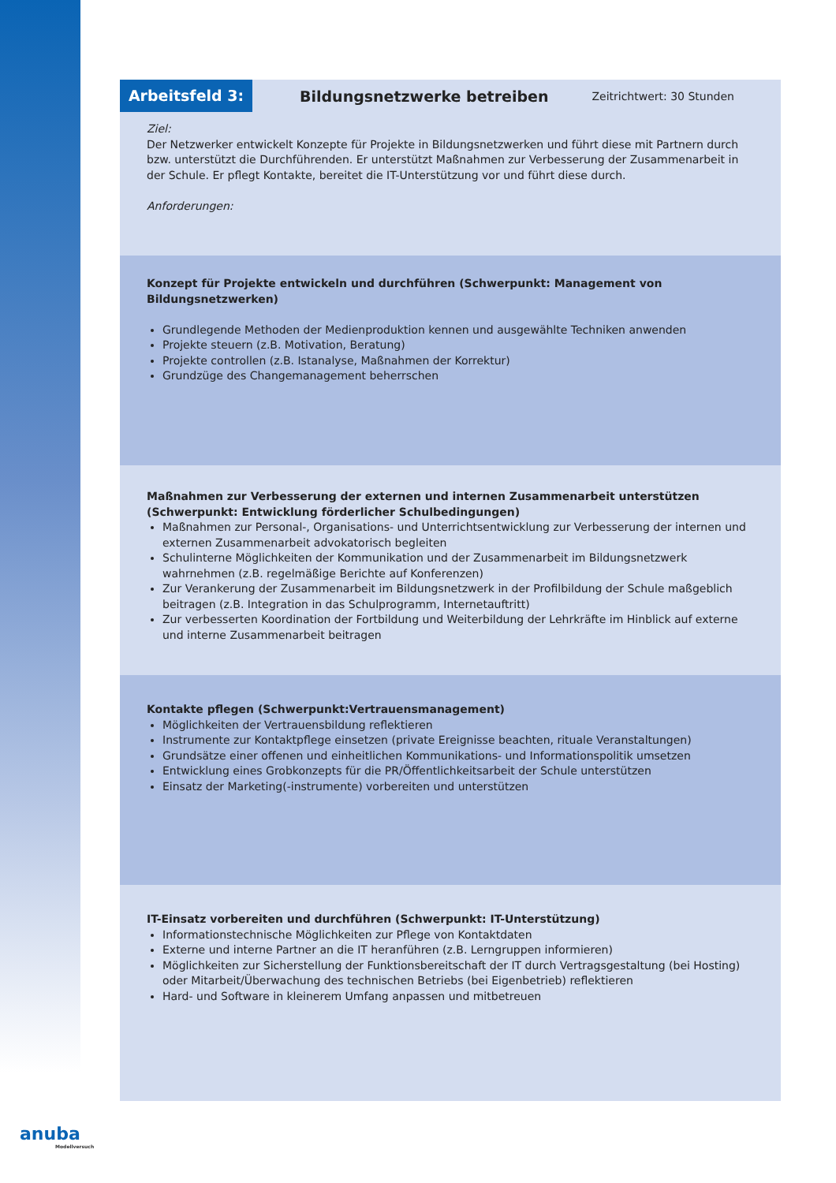Arbeitsfeld 3:
Bildungsnetzwerke betreiben
Zeitrichtwert: 30 Stunden
Ziel:
Der Netzwerker entwickelt Konzepte für Projekte in Bildungsnetzwerken und führt diese mit Partnern durch bzw. unterstützt die Durchführenden. Er unterstützt Maßnahmen zur Verbesserung der Zusammenarbeit in der Schule. Er pflegt Kontakte, bereitet die IT-Unterstützung vor und führt diese durch.
Anforderungen:
Konzept für Projekte entwickeln und durchführen (Schwerpunkt: Management von Bildungsnetzwerken)
Grundlegende Methoden der Medienproduktion kennen und ausgewählte Techniken anwenden
Projekte steuern (z.B. Motivation, Beratung)
Projekte controllen (z.B. Istanalyse, Maßnahmen der Korrektur)
Grundzüge des Changemanagement beherrschen
Maßnahmen zur Verbesserung der externen und internen Zusammenarbeit unterstützen (Schwerpunkt: Entwicklung förderlicher Schulbedingungen)
Maßnahmen zur Personal-, Organisations- und Unterrichtsentwicklung zur Verbesserung der internen und externen Zusammenarbeit advokatorisch begleiten
Schulinterne Möglichkeiten der Kommunikation und der Zusammenarbeit im Bildungsnetzwerk wahrnehmen (z.B. regelmäßige Berichte auf Konferenzen)
Zur Verankerung der Zusammenarbeit im Bildungsnetzwerk in der Profilbildung der Schule maßgeblich beitragen (z.B. Integration in das Schulprogramm, Internetauftritt)
Zur verbesserten Koordination der Fortbildung und Weiterbildung der Lehrkräfte im Hinblick auf externe und interne Zusammenarbeit beitragen
Kontakte pflegen (Schwerpunkt:Vertrauensmanagement)
Möglichkeiten der Vertrauensbildung reflektieren
Instrumente zur Kontaktpflege einsetzen (private Ereignisse beachten, rituale Veranstaltungen)
Grundsätze einer offenen und einheitlichen Kommunikations- und Informationspolitik umsetzen
Entwicklung eines Grobkonzepts für die PR/Öffentlichkeitsarbeit der Schule unterstützen
Einsatz der Marketing(-instrumente) vorbereiten und unterstützen
IT-Einsatz vorbereiten und durchführen (Schwerpunkt: IT-Unterstützung)
Informationstechnische Möglichkeiten zur Pflege von Kontaktdaten
Externe und interne Partner an die IT heranführen (z.B. Lerngruppen informieren)
Möglichkeiten zur Sicherstellung der Funktionsbereitschaft der IT durch Vertragsgestaltung (bei Hosting) oder Mitarbeit/Überwachung des technischen Betriebs (bei Eigenbetrieb) reflektieren
Hard- und Software in kleinerem Umfang anpassen und mitbetreuen
anuba
Modellversuch